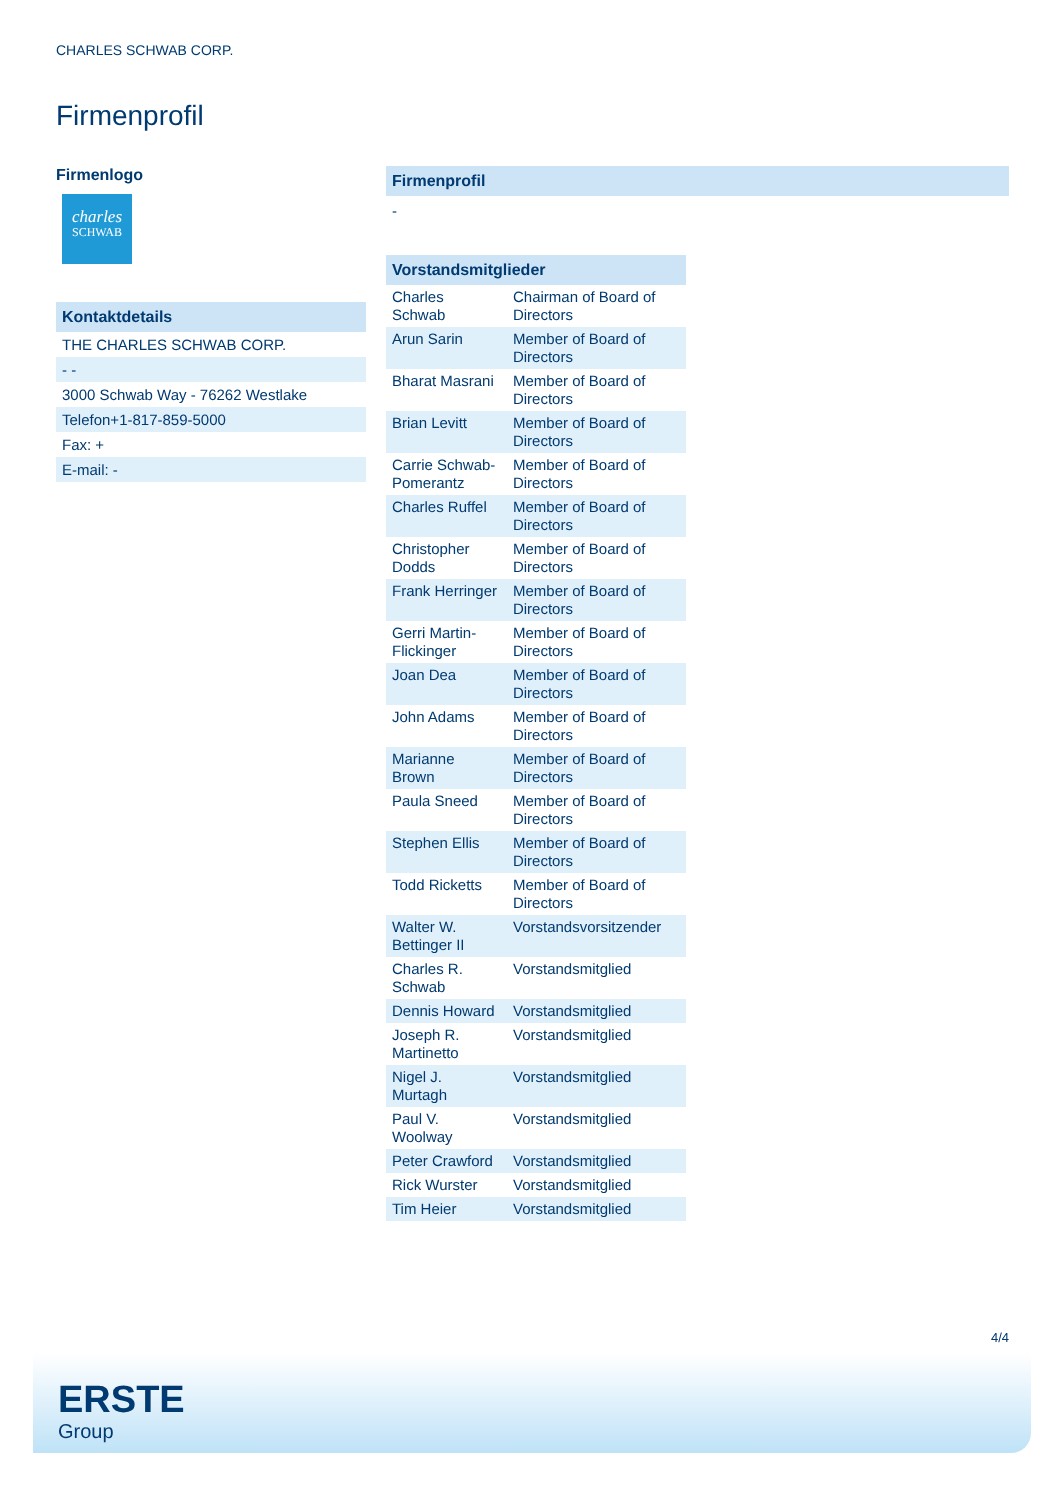CHARLES SCHWAB CORP.
Firmenprofil
Firmenlogo
charles
SCHWAB
Kontaktdetails
THE CHARLES SCHWAB CORP.
- -
3000 Schwab Way - 76262 Westlake
Telefon+1-817-859-5000
Fax: +
E-mail: -
Firmenprofil
-
Vorstandsmitglieder
| Charles Schwab | Chairman of Board of Directors |
| Arun Sarin | Member of Board of Directors |
| Bharat Masrani | Member of Board of Directors |
| Brian Levitt | Member of Board of Directors |
| Carrie Schwab-Pomerantz | Member of Board of Directors |
| Charles Ruffel | Member of Board of Directors |
| Christopher Dodds | Member of Board of Directors |
| Frank Herringer | Member of Board of Directors |
| Gerri Martin-Flickinger | Member of Board of Directors |
| Joan Dea | Member of Board of Directors |
| John Adams | Member of Board of Directors |
| Marianne Brown | Member of Board of Directors |
| Paula Sneed | Member of Board of Directors |
| Stephen Ellis | Member of Board of Directors |
| Todd Ricketts | Member of Board of Directors |
| Walter W. Bettinger II | Vorstandsvorsitzender |
| Charles R. Schwab | Vorstandsmitglied |
| Dennis Howard | Vorstandsmitglied |
| Joseph R. Martinetto | Vorstandsmitglied |
| Nigel J. Murtagh | Vorstandsmitglied |
| Paul V. Woolway | Vorstandsmitglied |
| Peter Crawford | Vorstandsmitglied |
| Rick Wurster | Vorstandsmitglied |
| Tim Heier | Vorstandsmitglied |
4/4
ERSTE
Group